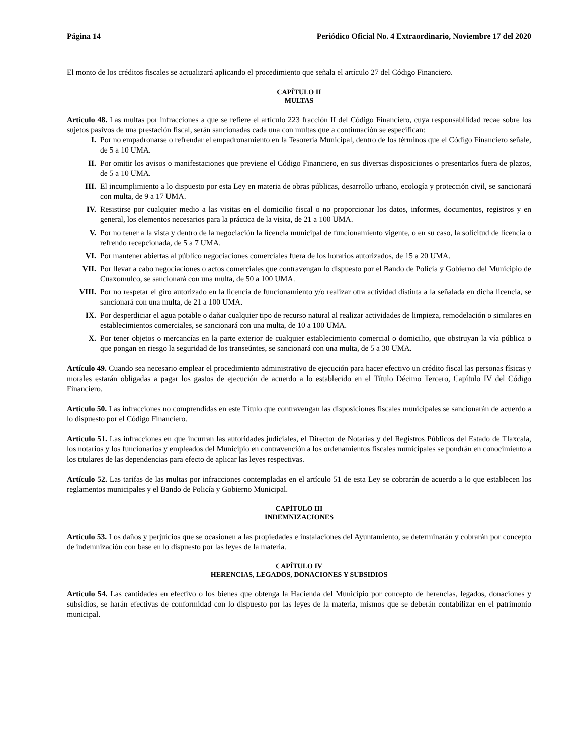Página 14 Periódico Oficial No. 4 Extraordinario, Noviembre 17 del 2020
El monto de los créditos fiscales se actualizará aplicando el procedimiento que señala el artículo 27 del Código Financiero.
CAPÍTULO II
MULTAS
Artículo 48. Las multas por infracciones a que se refiere el artículo 223 fracción II del Código Financiero, cuya responsabilidad recae sobre los sujetos pasivos de una prestación fiscal, serán sancionadas cada una con multas que a continuación se especifican:
I. Por no empadronarse o refrendar el empadronamiento en la Tesorería Municipal, dentro de los términos que el Código Financiero señale, de 5 a 10 UMA.
II. Por omitir los avisos o manifestaciones que previene el Código Financiero, en sus diversas disposiciones o presentarlos fuera de plazos, de 5 a 10 UMA.
III. El incumplimiento a lo dispuesto por esta Ley en materia de obras públicas, desarrollo urbano, ecología y protección civil, se sancionará con multa, de 9 a 17 UMA.
IV. Resistirse por cualquier medio a las visitas en el domicilio fiscal o no proporcionar los datos, informes, documentos, registros y en general, los elementos necesarios para la práctica de la visita, de 21 a 100 UMA.
V. Por no tener a la vista y dentro de la negociación la licencia municipal de funcionamiento vigente, o en su caso, la solicitud de licencia o refrendo recepcionada, de 5 a 7 UMA.
VI. Por mantener abiertas al público negociaciones comerciales fuera de los horarios autorizados, de 15 a 20 UMA.
VII. Por llevar a cabo negociaciones o actos comerciales que contravengan lo dispuesto por el Bando de Policía y Gobierno del Municipio de Cuaxomulco, se sancionará con una multa, de 50 a 100 UMA.
VIII. Por no respetar el giro autorizado en la licencia de funcionamiento y/o realizar otra actividad distinta a la señalada en dicha licencia, se sancionará con una multa, de 21 a 100 UMA.
IX. Por desperdiciar el agua potable o dañar cualquier tipo de recurso natural al realizar actividades de limpieza, remodelación o similares en establecimientos comerciales, se sancionará con una multa, de 10 a 100 UMA.
X. Por tener objetos o mercancías en la parte exterior de cualquier establecimiento comercial o domicilio, que obstruyan la vía pública o que pongan en riesgo la seguridad de los transeúntes, se sancionará con una multa, de 5 a 30 UMA.
Artículo 49. Cuando sea necesario emplear el procedimiento administrativo de ejecución para hacer efectivo un crédito fiscal las personas físicas y morales estarán obligadas a pagar los gastos de ejecución de acuerdo a lo establecido en el Título Décimo Tercero, Capítulo IV del Código Financiero.
Artículo 50. Las infracciones no comprendidas en este Título que contravengan las disposiciones fiscales municipales se sancionarán de acuerdo a lo dispuesto por el Código Financiero.
Artículo 51. Las infracciones en que incurran las autoridades judiciales, el Director de Notarías y del Registros Públicos del Estado de Tlaxcala, los notarios y los funcionarios y empleados del Municipio en contravención a los ordenamientos fiscales municipales se pondrán en conocimiento a los titulares de las dependencias para efecto de aplicar las leyes respectivas.
Artículo 52. Las tarifas de las multas por infracciones contempladas en el artículo 51 de esta Ley se cobrarán de acuerdo a lo que establecen los reglamentos municipales y el Bando de Policía y Gobierno Municipal.
CAPÍTULO III
INDEMNIZACIONES
Artículo 53. Los daños y perjuicios que se ocasionen a las propiedades e instalaciones del Ayuntamiento, se determinarán y cobrarán por concepto de indemnización con base en lo dispuesto por las leyes de la materia.
CAPÍTULO IV
HERENCIAS, LEGADOS, DONACIONES Y SUBSIDIOS
Artículo 54. Las cantidades en efectivo o los bienes que obtenga la Hacienda del Municipio por concepto de herencias, legados, donaciones y subsidios, se harán efectivas de conformidad con lo dispuesto por las leyes de la materia, mismos que se deberán contabilizar en el patrimonio municipal.